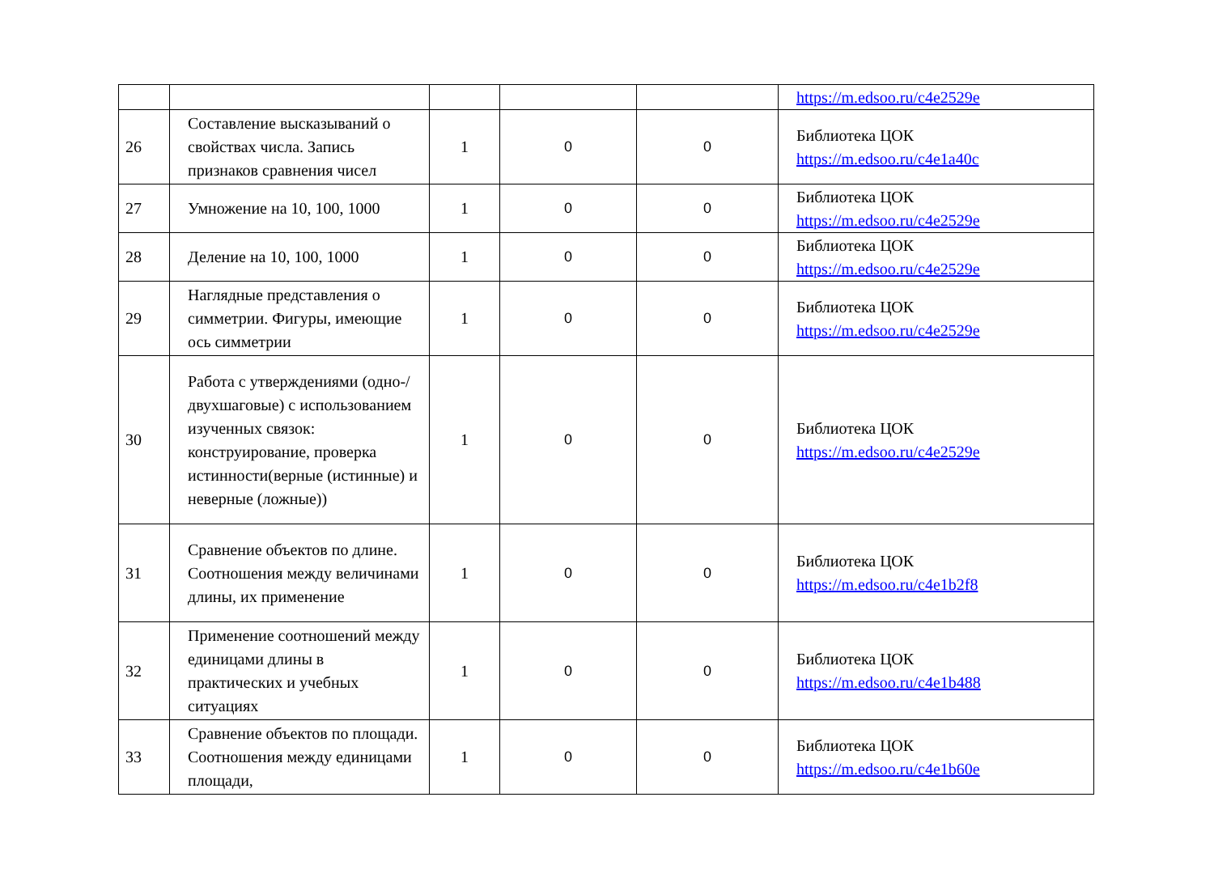| | | | | | https://m.edsoo.ru/c4e2529e |
| 26 | Составление высказываний о свойствах числа. Запись признаков сравнения чисел | 1 | 0 | 0 | Библиотека ЦОК https://m.edsoo.ru/c4e1a40c |
| 27 | Умножение на 10, 100, 1000 | 1 | 0 | 0 | Библиотека ЦОК https://m.edsoo.ru/c4e2529e |
| 28 | Деление на 10, 100, 1000 | 1 | 0 | 0 | Библиотека ЦОК https://m.edsoo.ru/c4e2529e |
| 29 | Наглядные представления о симметрии. Фигуры, имеющие ось симметрии | 1 | 0 | 0 | Библиотека ЦОК https://m.edsoo.ru/c4e2529e |
| 30 | Работа с утверждениями (одно-/двухшаговые) с использованием изученных связок: конструирование, проверка истинности(верные (истинные) и неверные (ложные)) | 1 | 0 | 0 | Библиотека ЦОК https://m.edsoo.ru/c4e2529e |
| 31 | Сравнение объектов по длине. Соотношения между величинами длины, их применение | 1 | 0 | 0 | Библиотека ЦОК https://m.edsoo.ru/c4e1b2f8 |
| 32 | Применение соотношений между единицами длины в практических и учебных ситуациях | 1 | 0 | 0 | Библиотека ЦОК https://m.edsoo.ru/c4e1b488 |
| 33 | Сравнение объектов по площади. Соотношения между единицами площади, | 1 | 0 | 0 | Библиотека ЦОК https://m.edsoo.ru/c4e1b60e |